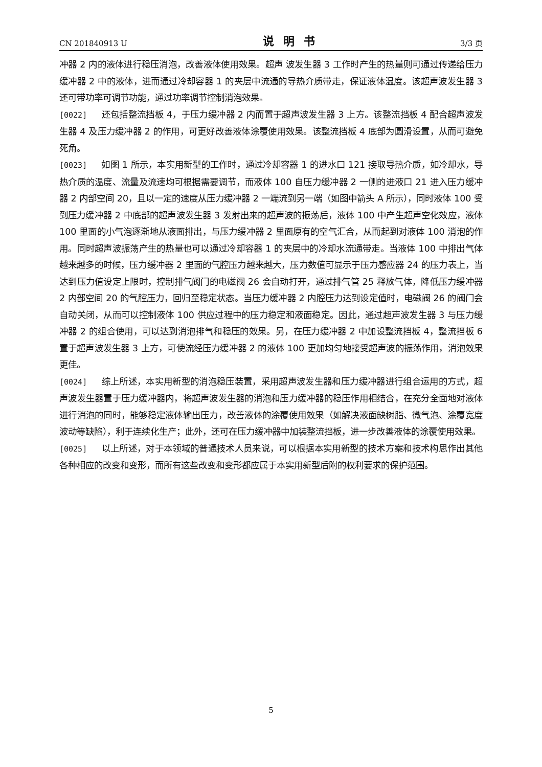CN 201840913 U 说明书 3/3 页
冲器 2 内的液体进行稳压消泡，改善液体使用效果。超声 波发生器 3 工作时产生的热量则可通过传递给压力缓冲器 2 中的液体，进而通过冷却容器 1 的夹层中流通的导热介质带走，保证液体温度。该超声波发生器 3 还可带功率可调节功能，通过功率调节控制消泡效果。
[0022] 还包括整流挡板 4，于压力缓冲器 2 内而置于超声波发生器 3 上方。该整流挡板 4 配合超声波发生器 4 及压力缓冲器 2 的作用，可更好改善液体涂覆使用效果。该整流挡板 4 底部为圆滑设置，从而可避免死角。
[0023] 如图 1 所示，本实用新型的工作时，通过冷却容器 1 的进水口 121 接取导热介质，如冷却水，导热介质的温度、流量及流速均可根据需要调节，而液体 100 自压力缓冲器 2 一侧的进液口 21 进入压力缓冲器 2 内部空间 20，且以一定的速度从压力缓冲器 2 一端流到另一端（如图中箭头 A 所示），同时液体 100 受到压力缓冲器 2 中底部的超声波发生器 3 发射出来的超声波的振荡后，液体 100 中产生超声空化效应，液体 100 里面的小气泡逐渐地从液面排出，与压力缓冲器 2 里面原有的空气汇合，从而起到对液体 100 消泡的作用。同时超声波振荡产生的热量也可以通过冷却容器 1 的夹层中的冷却水流通带走。当液体 100 中排出气体越来越多的时候，压力缓冲器 2 里面的气腔压力越来越大，压力数值可显示于压力感应器 24 的压力表上，当达到压力值设定上限时，控制排气阀门的电磁阀 26 会自动打开，通过排气管 25 释放气体，降低压力缓冲器 2 内部空间 20 的气腔压力，回归至稳定状态。当压力缓冲器 2 内腔压力达到设定值时，电磁阀 26 的阀门会自动关闭，从而可以控制液体 100 供应过程中的压力稳定和液面稳定。因此，通过超声波发生器 3 与压力缓冲器 2 的组合使用，可以达到消泡排气和稳压的效果。另，在压力缓冲器 2 中加设整流挡板 4，整流挡板 6 置于超声波发生器 3 上方，可使流经压力缓冲器 2 的液体 100 更加均匀地接受超声波的振荡作用，消泡效果更佳。
[0024] 综上所述，本实用新型的消泡稳压装置，采用超声波发生器和压力缓冲器进行组合运用的方式，超声波发生器置于压力缓冲器内，将超声波发生器的消泡和压力缓冲器的稳压作用相结合，在充分全面地对液体进行消泡的同时，能够稳定液体输出压力，改善液体的涂覆使用效果（如解决液面缺树脂、微气泡、涂覆宽度波动等缺陷），利于连续化生产；此外，还可在压力缓冲器中加装整流挡板，进一步改善液体的涂覆使用效果。
[0025] 以上所述，对于本领域的普通技术人员来说，可以根据本实用新型的技术方案和技术构思作出其他各种相应的改变和变形，而所有这些改变和变形都应属于本实用新型后附的权利要求的保护范围。
5